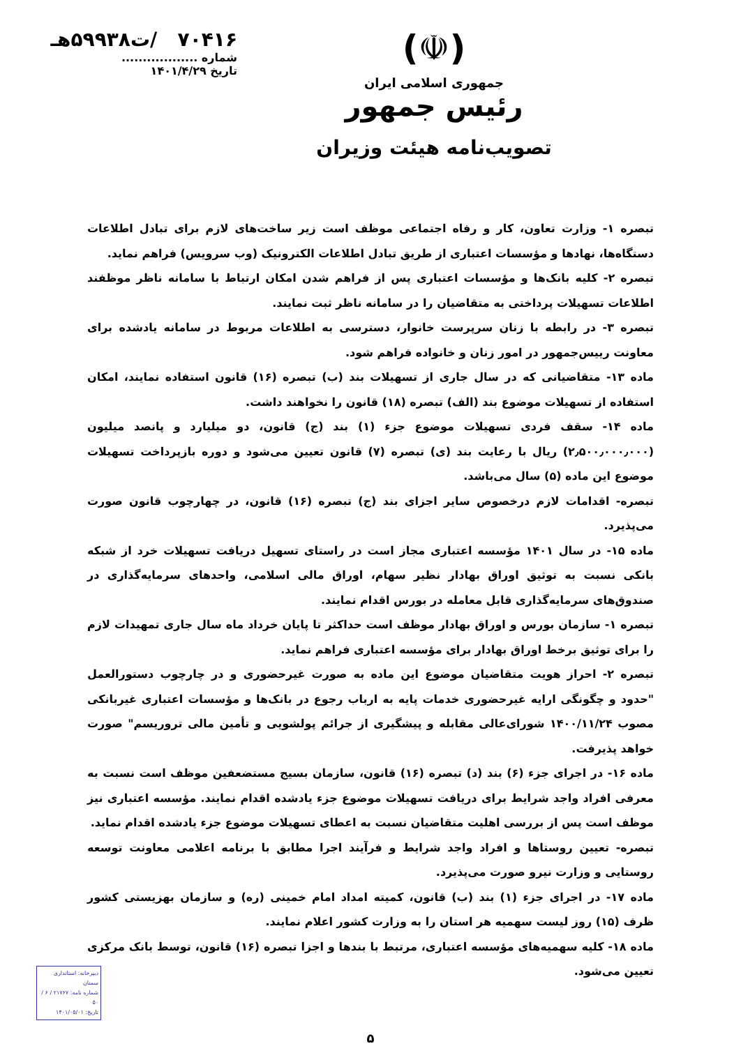(☫)
جمهوری اسلامی ایران
رئیس جمهور
تصویب‌نامه هیئت وزیران
۷۰۴۱۶ /ت۵۹۹۳۸هـ
شماره ..................
تاریخ ۱۴۰۱/۴/۲۹
تبصره ۱- وزارت تعاون، کار و رفاه اجتماعی موظف است زیر ساخت‌های لازم برای تبادل اطلاعات دستگاه‌ها، نهادها و مؤسسات اعتباری از طریق تبادل اطلاعات الکترونیک (وب سرویس) فراهم نماید.
تبصره ۲- کلیه بانک‌ها و مؤسسات اعتباری پس از فراهم شدن امکان ارتباط با سامانه ناظر موظفند اطلاعات تسهیلات پرداختی به متقاضیان را در سامانه ناظر ثبت نمایند.
تبصره ۳- در رابطه با زنان سرپرست خانوار، دسترسی به اطلاعات مربوط در سامانه یادشده برای معاونت رییس‌جمهور در امور زنان و خانواده فراهم شود.
ماده ۱۳- متقاضیانی که در سال جاری از تسهیلات بند (ب) تبصره (۱۶) قانون استفاده نمایند، امکان استفاده از تسهیلات موضوع بند (الف) تبصره (۱۸) قانون را نخواهند داشت.
ماده ۱۴- سقف فردی تسهیلات موضوع جزء (۱) بند (ج) قانون، دو میلیارد و پانصد میلیون (۲٫۵۰۰٫۰۰۰٫۰۰۰) ریال با رعایت بند (ی) تبصره (۷) قانون تعیین می‌شود و دوره بازپرداخت تسهیلات موضوع این ماده (۵) سال می‌باشد.
تبصره- اقدامات لازم درخصوص سایر اجزای بند (ج) تبصره (۱۶) قانون، در چهارچوب قانون صورت می‌پذیرد.
ماده ۱۵- در سال ۱۴۰۱ مؤسسه اعتباری مجاز است در راستای تسهیل دریافت تسهیلات خرد از شبکه بانکی نسبت به توثیق اوراق بهادار نظیر سهام، اوراق مالی اسلامی، واحدهای سرمایه‌گذاری در صندوق‌های سرمایه‌گذاری قابل معامله در بورس اقدام نمایند.
تبصره ۱- سازمان بورس و اوراق بهادار موظف است حداکثر تا پایان خرداد ماه سال جاری تمهیدات لازم را برای توثیق برخط اوراق بهادار برای مؤسسه اعتباری فراهم نماید.
تبصره ۲- احراز هویت متقاضیان موضوع این ماده به صورت غیرحضوری و در چارچوب دستورالعمل "حدود و چگونگی ارایه غیرحضوری خدمات پایه به ارباب رجوع در بانک‌ها و مؤسسات اعتباری غیربانکی مصوب ۱۴۰۰/۱۱/۲۴ شورای‌عالی مقابله و پیشگیری از جرائم پولشویی و تأمین مالی تروریسم" صورت خواهد پذیرفت.
ماده ۱۶- در اجرای جزء (۶) بند (د) تبصره (۱۶) قانون، سازمان بسیج مستضعفین موظف است نسبت به معرفی افراد واجد شرایط برای دریافت تسهیلات موضوع جزء یادشده اقدام نمایند. مؤسسه اعتباری نیز موظف است پس از بررسی اهلیت متقاضیان نسبت به اعطای تسهیلات موضوع جزء یادشده اقدام نماید.
تبصره- تعیین روستاها و افراد واجد شرایط و فرآیند اجرا مطابق با برنامه اعلامی معاونت توسعه روستایی و وزارت نیرو صورت می‌پذیرد.
ماده ۱۷- در اجرای جزء (۱) بند (ب) قانون، کمیته امداد امام خمینی (ره) و سازمان بهزیستی کشور ظرف (۱۵) روز لیست سهمیه هر استان را به وزارت کشور اعلام نمایند.
ماده ۱۸- کلیه سهمیه‌های مؤسسه اعتباری، مرتبط با بندها و اجزا تبصره (۱۶) قانون، توسط بانک مرکزی تعیین می‌شود.
۵
دبیرخانه: استانداری سمنان
شماره نامه: ۲۱۷۶۷ / ۶ / ۵۰
تاریخ: ۱۴۰۱/۰۵/۰۱